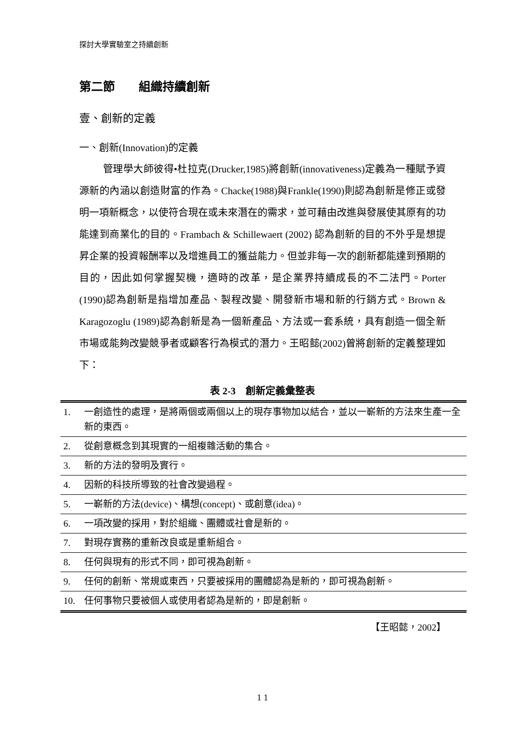探討大學實驗室之持續創新
第二節　　組織持續創新
壹、創新的定義
一、創新(Innovation)的定義
管理學大師彼得•杜拉克(Drucker,1985)將創新(innovativeness)定義為一種賦予資源新的內涵以創造財富的作為。Chacke(1988)與Frankle(1990)則認為創新是修正或發明一項新概念，以使符合現在或未來潛在的需求，並可藉由改進與發展使其原有的功能達到商業化的目的。Frambach & Schillewaert (2002) 認為創新的目的不外乎是想提昇企業的投資報酬率以及增進員工的獲益能力。但並非每一次的創新都能達到預期的目的，因此如何掌握契機，適時的改革，是企業界持續成長的不二法門。Porter (1990)認為創新是指增加產品、製程改變、開發新市場和新的行銷方式。Brown & Karagozoglu (1989)認為創新是為一個新產品、方法或一套系統，具有創造一個全新市場或能夠改變競爭者或顧客行為模式的潛力。王昭懿(2002)曾將創新的定義整理如下：
表 2-3　創新定義彙整表
| 1. | 一創造性的處理，是將兩個或兩個以上的現存事物加以結合，並以一嶄新的方法來生產一全新的東西。 |
| 2. | 從創意概念到其現實的一組複雜活動的集合。 |
| 3. | 新的方法的發明及實行。 |
| 4. | 因新的科技所導致的社會改變過程。 |
| 5. | 一嶄新的方法(device)、構想(concept)、或創意(idea)。 |
| 6. | 一項改變的採用，對於組織、團體或社會是新的。 |
| 7. | 對現存實務的重新改良或是重新組合。 |
| 8. | 任何與現有的形式不同，即可視為創新。 |
| 9. | 任何的創新、常規或東西，只要被採用的團體認為是新的，即可視為創新。 |
| 10. | 任何事物只要被個人或使用者認為是新的，即是創新。 |
【王昭懿，2002】
1 1